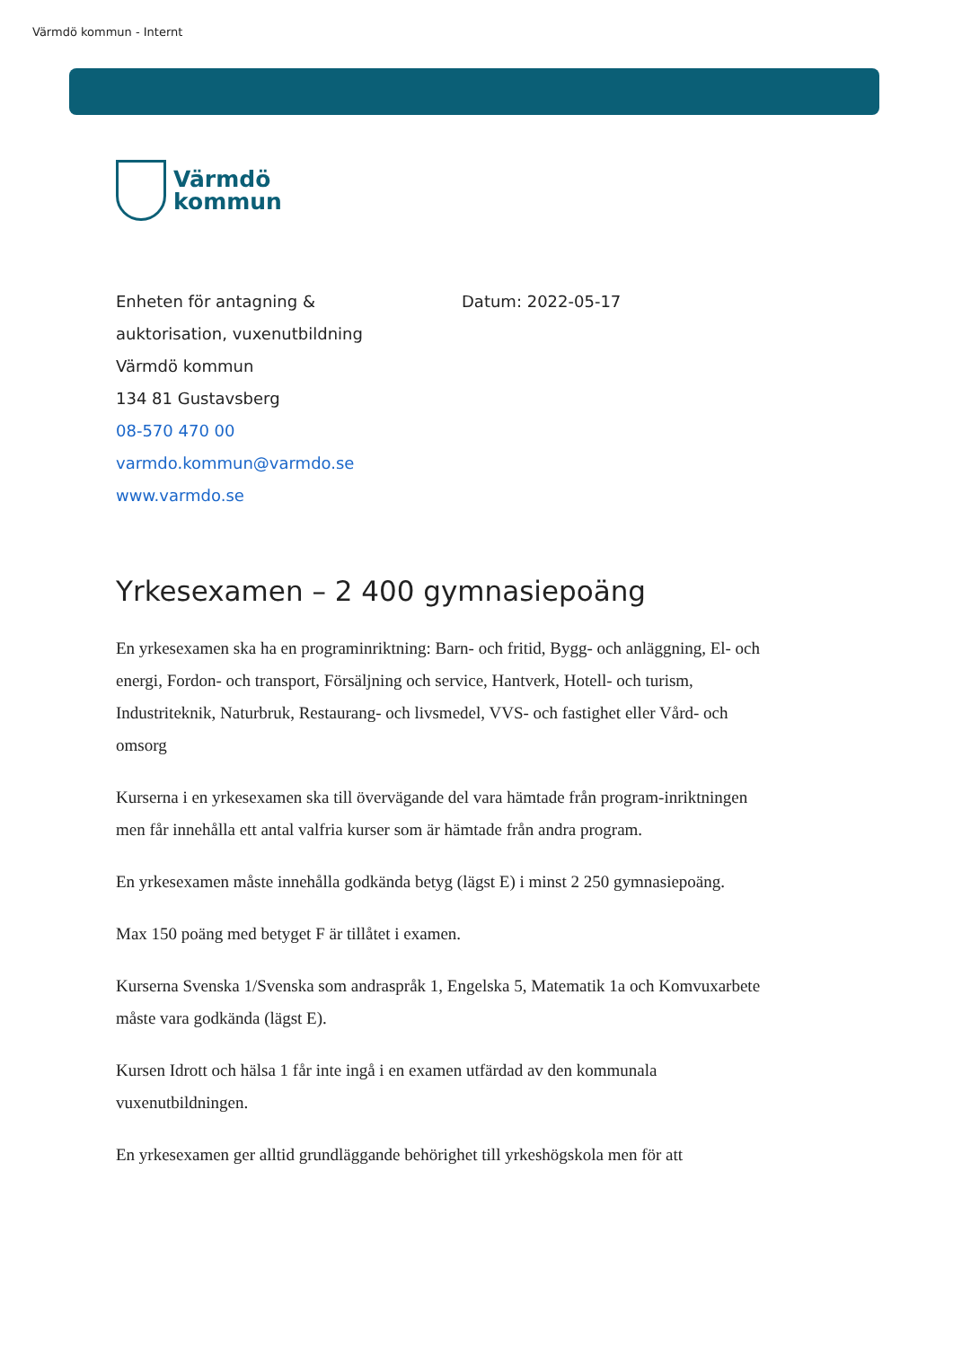Värmdö kommun - Internt
Värmdö
kommun
Enheten för antagning &
auktorisation, vuxenutbildning
Värmdö kommun
134 81 Gustavsberg
08-570 470 00
varmdo.kommun@varmdo.se
www.varmdo.se
Datum: 2022-05-17
Yrkesexamen – 2 400 gymnasiepoäng
En yrkesexamen ska ha en programinriktning: Barn- och fritid, Bygg- och anläggning, El- och energi, Fordon- och transport, Försäljning och service, Hantverk, Hotell- och turism, Industriteknik, Naturbruk, Restaurang- och livsmedel, VVS- och fastighet eller Vård- och omsorg
Kurserna i en yrkesexamen ska till övervägande del vara hämtade från program-inriktningen men får innehålla ett antal valfria kurser som är hämtade från andra program.
En yrkesexamen måste innehålla godkända betyg (lägst E) i minst 2 250 gymnasiepoäng.
Max 150 poäng med betyget F är tillåtet i examen.
Kurserna Svenska 1/Svenska som andraspråk 1, Engelska 5, Matematik 1a och Komvuxarbete måste vara godkända (lägst E).
Kursen Idrott och hälsa 1 får inte ingå i en examen utfärdad av den kommunala vuxenutbildningen.
En yrkesexamen ger alltid grundläggande behörighet till yrkeshögskola men för att